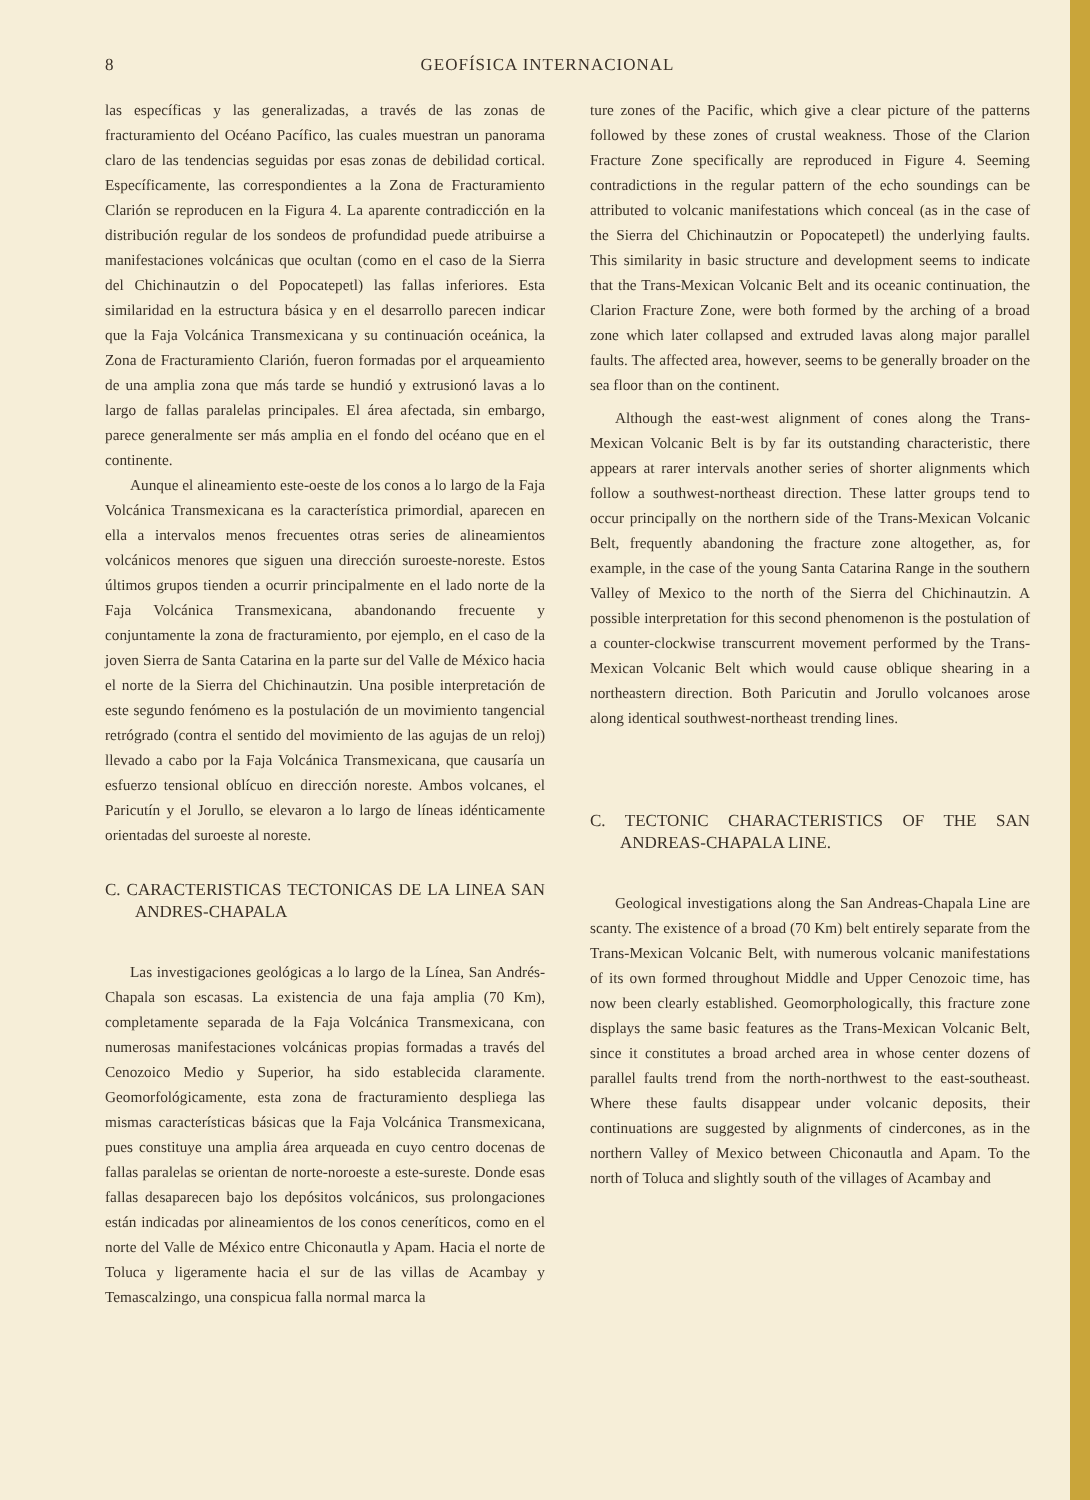8 GEOFÍSICA INTERNACIONAL
las específicas y las generalizadas, a través de las zonas de fracturamiento del Océano Pacífico, las cuales muestran un panorama claro de las tendencias seguidas por esas zonas de debilidad cortical. Específicamente, las correspondientes a la Zona de Fracturamiento Clarión se reproducen en la Figura 4. La aparente contradicción en la distribución regular de los sondeos de profundidad puede atribuirse a manifestaciones volcánicas que ocultan (como en el caso de la Sierra del Chichinautzin o del Popocatepetl) las fallas inferiores. Esta similaridad en la estructura básica y en el desarrollo parecen indicar que la Faja Volcánica Transmexicana y su continuación oceánica, la Zona de Fracturamiento Clarión, fueron formadas por el arqueamiento de una amplia zona que más tarde se hundió y extrusionó lavas a lo largo de fallas paralelas principales. El área afectada, sin embargo, parece generalmente ser más amplia en el fondo del océano que en el continente.
Aunque el alineamiento este-oeste de los conos a lo largo de la Faja Volcánica Transmexicana es la característica primordial, aparecen en ella a intervalos menos frecuentes otras series de alineamientos volcánicos menores que siguen una dirección suroeste-noreste. Estos últimos grupos tienden a ocurrir principalmente en el lado norte de la Faja Volcánica Transmexicana, abandonando frecuente y conjuntamente la zona de fracturamiento, por ejemplo, en el caso de la joven Sierra de Santa Catarina en la parte sur del Valle de México hacia el norte de la Sierra del Chichinautzin. Una posible interpretación de este segundo fenómeno es la postulación de un movimiento tangencial retrógrado (contra el sentido del movimiento de las agujas de un reloj) llevado a cabo por la Faja Volcánica Transmexicana, que causaría un esfuerzo tensional oblícuo en dirección noreste. Ambos volcanes, el Paricutín y el Jorullo, se elevaron a lo largo de líneas idénticamente orientadas del suroeste al noreste.
C. CARACTERISTICAS TECTONICAS DE LA LINEA SAN ANDRES-CHAPALA
Las investigaciones geológicas a lo largo de la Línea, San Andrés-Chapala son escasas. La existencia de una faja amplia (70 Km), completamente separada de la Faja Volcánica Transmexicana, con numerosas manifestaciones volcánicas propias formadas a través del Cenozoico Medio y Superior, ha sido establecida claramente. Geomorfológicamente, esta zona de fracturamiento despliega las mismas características básicas que la Faja Volcánica Transmexicana, pues constituye una amplia área arqueada en cuyo centro docenas de fallas paralelas se orientan de norte-noroeste a este-sureste. Donde esas fallas desaparecen bajo los depósitos volcánicos, sus prolongaciones están indicadas por alineamientos de los conos ceneríticos, como en el norte del Valle de México entre Chiconautla y Apam. Hacia el norte de Toluca y ligeramente hacia el sur de las villas de Acambay y Temascalzingo, una conspicua falla normal marca la
ture zones of the Pacific, which give a clear picture of the patterns followed by these zones of crustal weakness. Those of the Clarion Fracture Zone specifically are reproduced in Figure 4. Seeming contradictions in the regular pattern of the echo soundings can be attributed to volcanic manifestations which conceal (as in the case of the Sierra del Chichinautzin or Popocatepetl) the underlying faults. This similarity in basic structure and development seems to indicate that the Trans-Mexican Volcanic Belt and its oceanic continuation, the Clarion Fracture Zone, were both formed by the arching of a broad zone which later collapsed and extruded lavas along major parallel faults. The affected area, however, seems to be generally broader on the sea floor than on the continent.
Although the east-west alignment of cones along the Trans-Mexican Volcanic Belt is by far its outstanding characteristic, there appears at rarer intervals another series of shorter alignments which follow a southwest-northeast direction. These latter groups tend to occur principally on the northern side of the Trans-Mexican Volcanic Belt, frequently abandoning the fracture zone altogether, as, for example, in the case of the young Santa Catarina Range in the southern Valley of Mexico to the north of the Sierra del Chichinautzin. A possible interpretation for this second phenomenon is the postulation of a counter-clockwise transcurrent movement performed by the Trans-Mexican Volcanic Belt which would cause oblique shearing in a northeastern direction. Both Paricutin and Jorullo volcanoes arose along identical southwest-northeast trending lines.
C. TECTONIC CHARACTERISTICS OF THE SAN ANDREAS-CHAPALA LINE.
Geological investigations along the San Andreas-Chapala Line are scanty. The existence of a broad (70 Km) belt entirely separate from the Trans-Mexican Volcanic Belt, with numerous volcanic manifestations of its own formed throughout Middle and Upper Cenozoic time, has now been clearly established. Geomorphologically, this fracture zone displays the same basic features as the Trans-Mexican Volcanic Belt, since it constitutes a broad arched area in whose center dozens of parallel faults trend from the north-northwest to the east-southeast. Where these faults disappear under volcanic deposits, their continuations are suggested by alignments of cindercones, as in the northern Valley of Mexico between Chiconautla and Apam. To the north of Toluca and slightly south of the villages of Acambay and